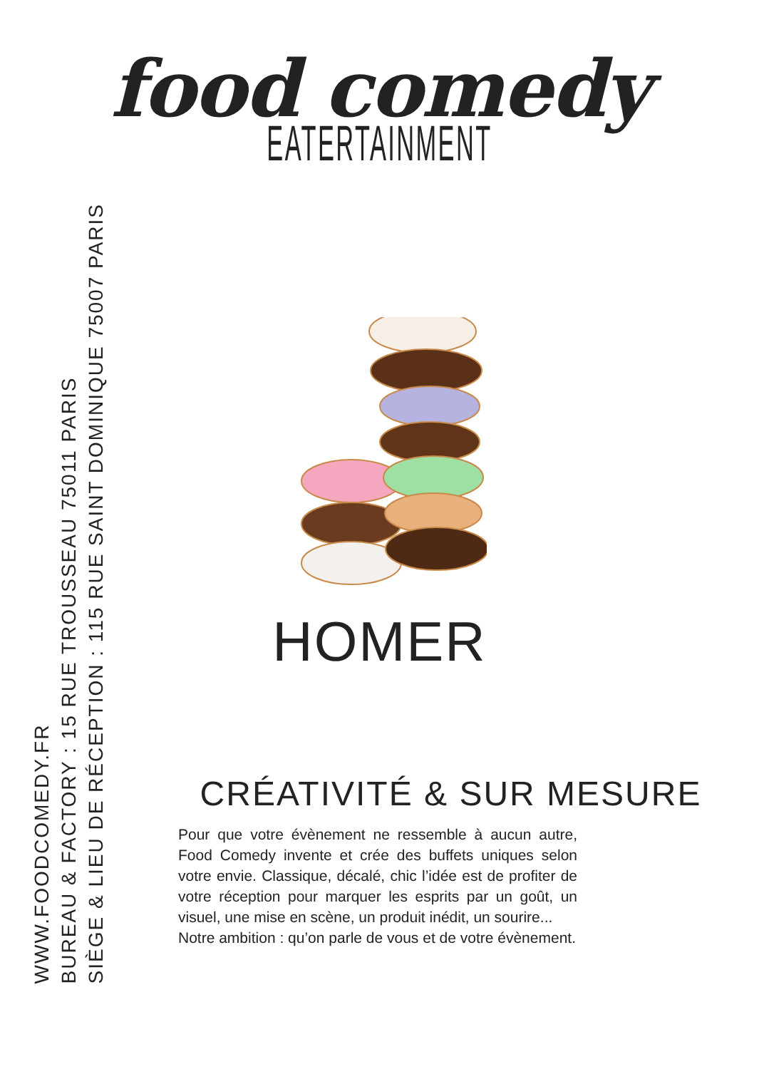food comedy
EATERTAINMENT
HOMER
CRÉATIVITÉ & SUR MESURE
Pour que votre évènement ne ressemble à aucun autre, Food Comedy invente et crée des buffets uniques selon votre envie. Classique, décalé, chic l’idée est de profiter de votre réception pour marquer les esprits par un goût, un visuel, une mise en scène, un produit inédit, un sourire...
Notre ambition : qu’on parle de vous et de votre évènement.
WWW.FOODCOMEDY.FR
BUREAU & FACTORY : 15 RUE TROUSSEAU 75011 PARIS
SIÈGE & LIEU DE RÉCEPTION : 115 RUE SAINT DOMINIQUE 75007 PARIS